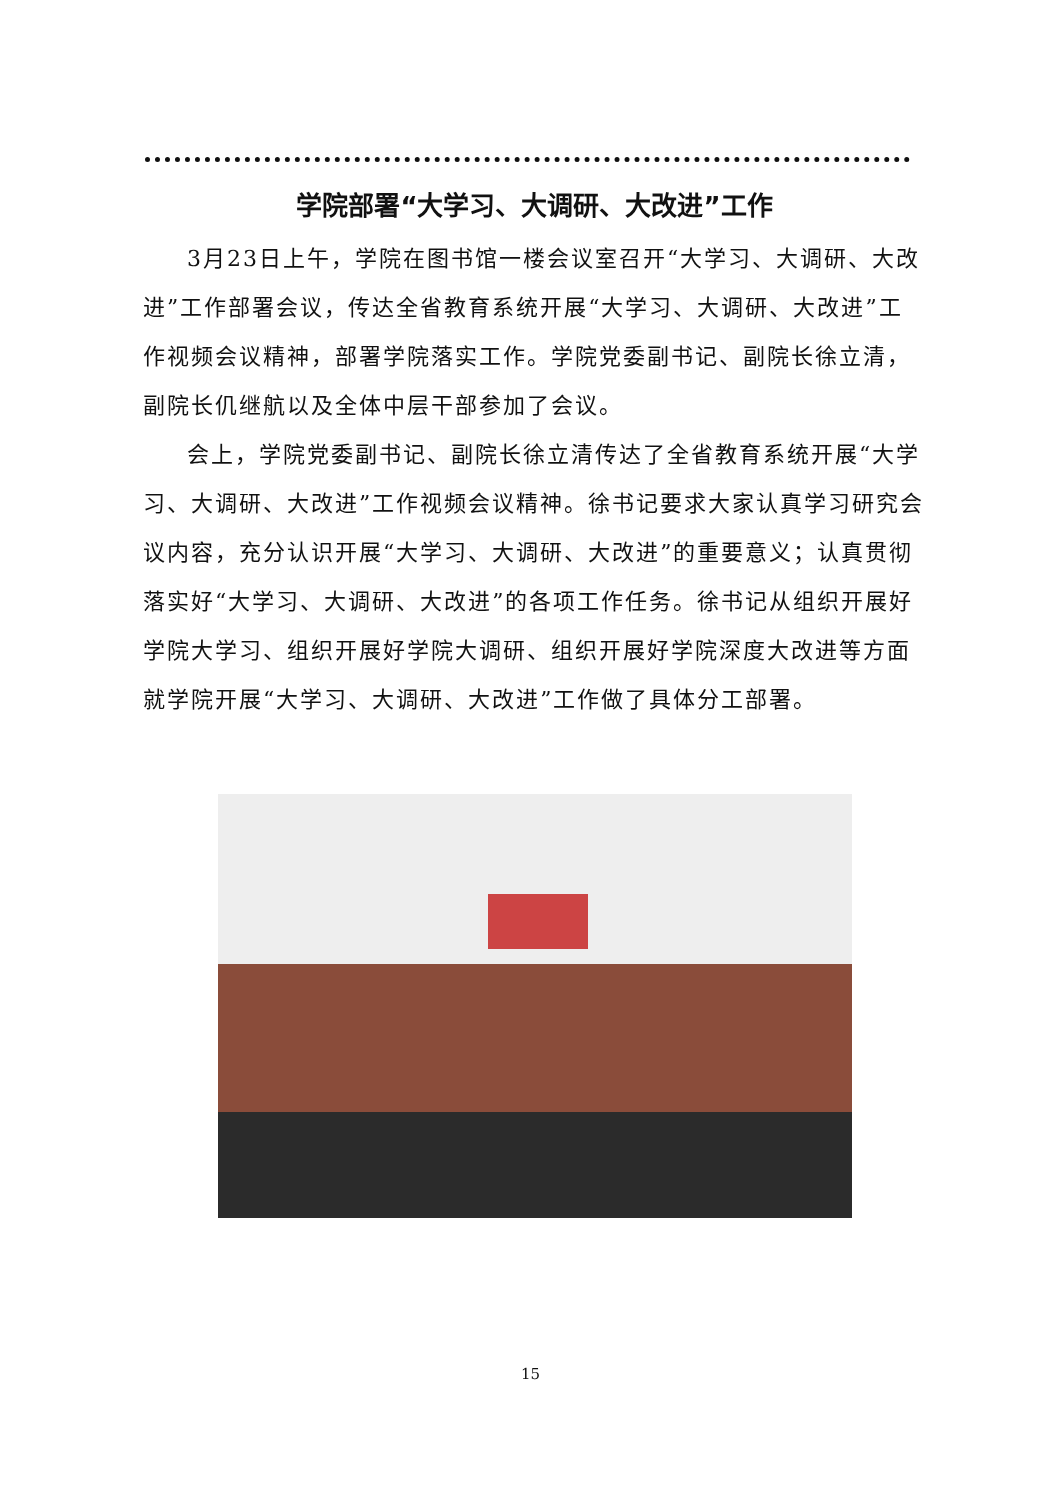学院部署“大学习、大调研、大改进”工作
3月23日上午，学院在图书馆一楼会议室召开“大学习、大调研、大改进”工作部署会议，传达全省教育系统开展“大学习、大调研、大改进”工作视频会议精神，部署学院落实工作。学院党委副书记、副院长徐立清，副院长仉继航以及全体中层干部参加了会议。
会上，学院党委副书记、副院长徐立清传达了全省教育系统开展“大学习、大调研、大改进”工作视频会议精神。徐书记要求大家认真学习研究会议内容，充分认识开展“大学习、大调研、大改进”的重要意义；认真贯彻落实好“大学习、大调研、大改进”的各项工作任务。徐书记从组织开展好学院大学习、组织开展好学院大调研、组织开展好学院深度大改进等方面就学院开展“大学习、大调研、大改进”工作做了具体分工部署。
15